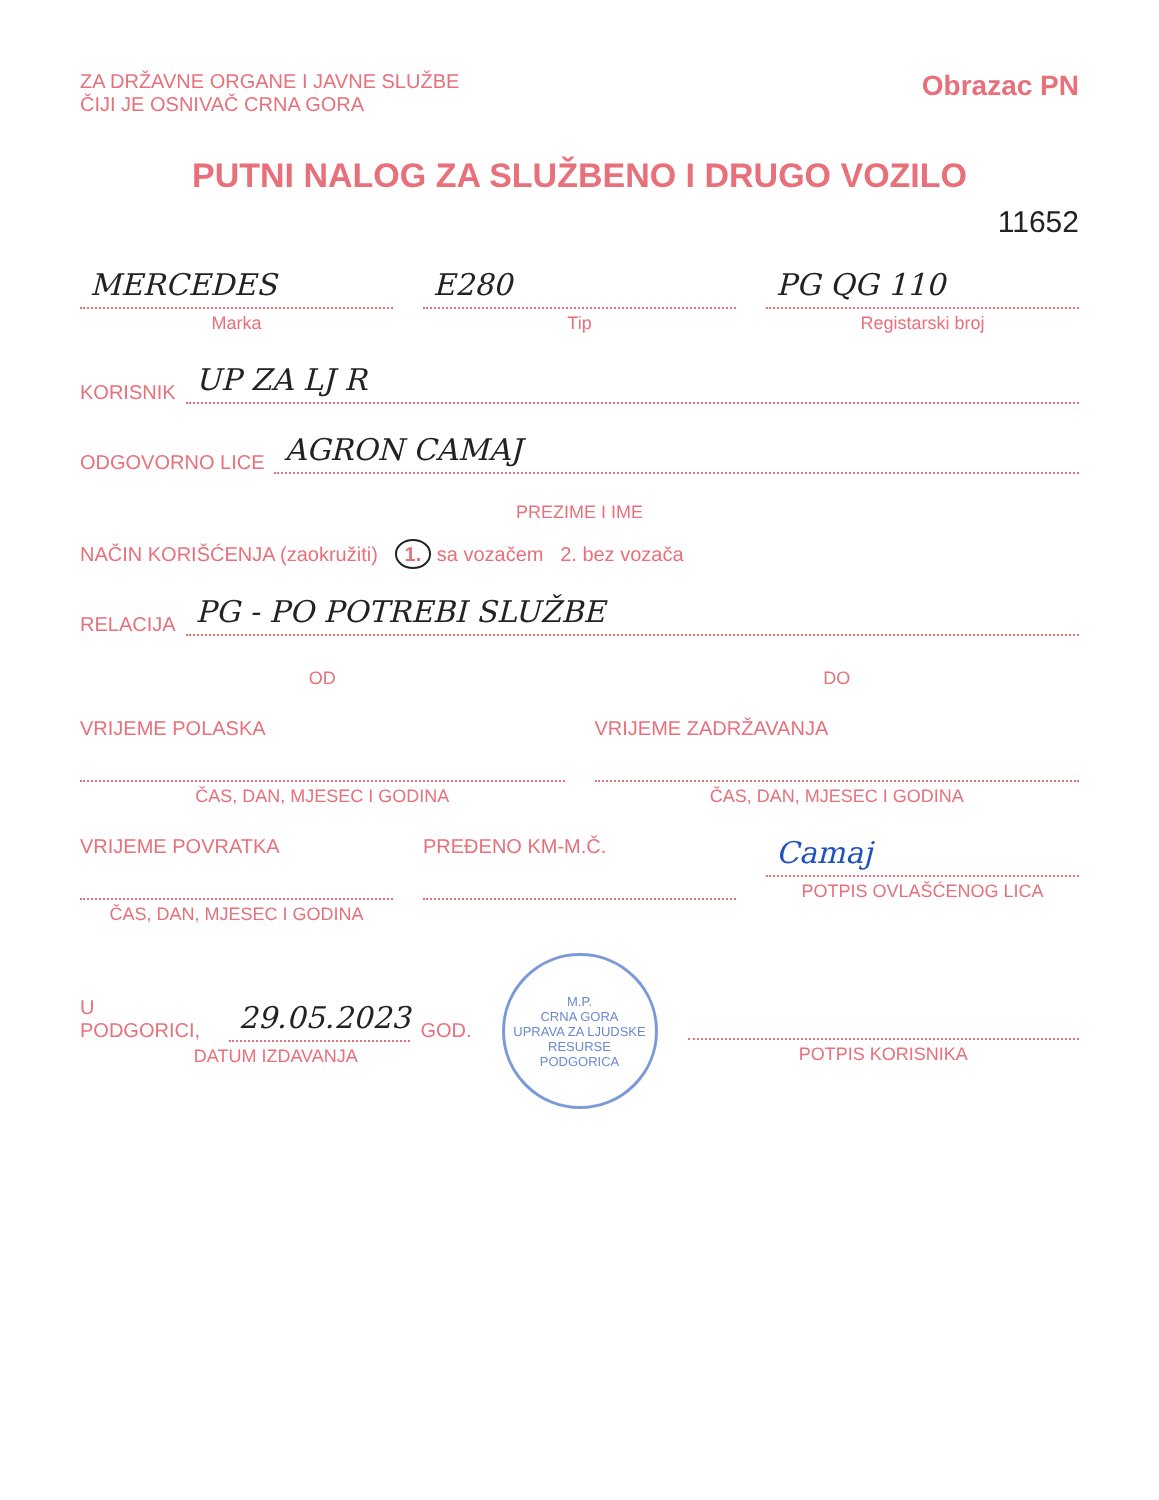ZA DRŽAVNE ORGANE I JAVNE SLUŽBE
ČIJI JE OSNIVAČ CRNA GORA
Obrazac PN
PUTNI NALOG ZA SLUŽBENO I DRUGO VOZILO
11652
MERCEDES
Marka
E280
Tip
PG QG 110
Registarski broj
KORISNIK
UP ZA LJ R
ODGOVORNO LICE
AGRON CAMAJ
PREZIME I IME
NAČIN KORIŠĆENJA (zaokružiti) 1. sa vozačem 2. bez vozača
RELACIJA
PG - PO POTREBI SLUŽBE
OD DO
VRIJEME POLASKA
ČAS, DAN, MJESEC I GODINA
VRIJEME ZADRŽAVANJA
ČAS, DAN, MJESEC I GODINA
VRIJEME POVRATKA
ČAS, DAN, MJESEC I GODINA
PREĐENO KM-M.Č.
Camaj
POTPIS OVLAŠĆENOG LICA
U PODGORICI,
29.05.2023
GOD.
DATUM IZDAVANJA
M.P.
CRNA GORA
UPRAVA ZA LJUDSKE RESURSE
PODGORICA
POTPIS KORISNIKA